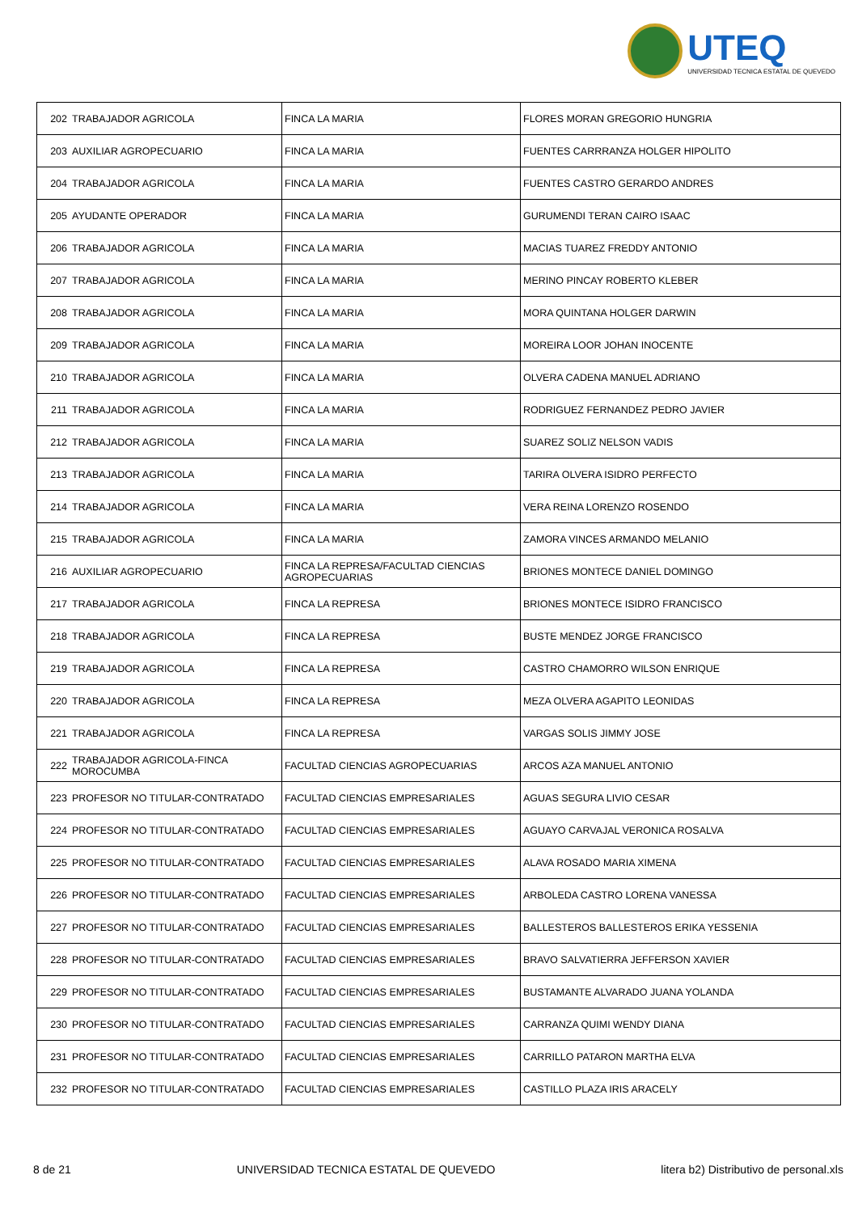UTEQ
UNIVERSIDAD TECNICA ESTATAL DE QUEVEDO
| 202 | TRABAJADOR AGRICOLA | FINCA LA MARIA | FLORES MORAN GREGORIO HUNGRIA |
| 203 | AUXILIAR AGROPECUARIO | FINCA LA MARIA | FUENTES CARRRANZA HOLGER HIPOLITO |
| 204 | TRABAJADOR AGRICOLA | FINCA LA MARIA | FUENTES CASTRO GERARDO ANDRES |
| 205 | AYUDANTE OPERADOR | FINCA LA MARIA | GURUMENDI TERAN CAIRO ISAAC |
| 206 | TRABAJADOR AGRICOLA | FINCA LA MARIA | MACIAS TUAREZ FREDDY ANTONIO |
| 207 | TRABAJADOR AGRICOLA | FINCA LA MARIA | MERINO PINCAY ROBERTO KLEBER |
| 208 | TRABAJADOR AGRICOLA | FINCA LA MARIA | MORA QUINTANA HOLGER DARWIN |
| 209 | TRABAJADOR AGRICOLA | FINCA LA MARIA | MOREIRA LOOR JOHAN INOCENTE |
| 210 | TRABAJADOR AGRICOLA | FINCA LA MARIA | OLVERA CADENA MANUEL ADRIANO |
| 211 | TRABAJADOR AGRICOLA | FINCA LA MARIA | RODRIGUEZ FERNANDEZ PEDRO JAVIER |
| 212 | TRABAJADOR AGRICOLA | FINCA LA MARIA | SUAREZ SOLIZ NELSON VADIS |
| 213 | TRABAJADOR AGRICOLA | FINCA LA MARIA | TARIRA OLVERA ISIDRO PERFECTO |
| 214 | TRABAJADOR AGRICOLA | FINCA LA MARIA | VERA REINA LORENZO ROSENDO |
| 215 | TRABAJADOR AGRICOLA | FINCA LA MARIA | ZAMORA VINCES ARMANDO MELANIO |
| 216 | AUXILIAR AGROPECUARIO | FINCA LA REPRESA/FACULTAD CIENCIAS AGROPECUARIAS | BRIONES MONTECE DANIEL DOMINGO |
| 217 | TRABAJADOR AGRICOLA | FINCA LA REPRESA | BRIONES MONTECE ISIDRO FRANCISCO |
| 218 | TRABAJADOR AGRICOLA | FINCA LA REPRESA | BUSTE MENDEZ JORGE FRANCISCO |
| 219 | TRABAJADOR AGRICOLA | FINCA LA REPRESA | CASTRO CHAMORRO WILSON ENRIQUE |
| 220 | TRABAJADOR AGRICOLA | FINCA LA REPRESA | MEZA OLVERA AGAPITO LEONIDAS |
| 221 | TRABAJADOR AGRICOLA | FINCA LA REPRESA | VARGAS SOLIS JIMMY JOSE |
| 222 | TRABAJADOR AGRICOLA-FINCA MOROCUMBA | FACULTAD CIENCIAS AGROPECUARIAS | ARCOS AZA MANUEL ANTONIO |
| 223 | PROFESOR NO TITULAR-CONTRATADO | FACULTAD CIENCIAS EMPRESARIALES | AGUAS SEGURA LIVIO CESAR |
| 224 | PROFESOR NO TITULAR-CONTRATADO | FACULTAD CIENCIAS EMPRESARIALES | AGUAYO CARVAJAL VERONICA ROSALVA |
| 225 | PROFESOR NO TITULAR-CONTRATADO | FACULTAD CIENCIAS EMPRESARIALES | ALAVA ROSADO MARIA XIMENA |
| 226 | PROFESOR NO TITULAR-CONTRATADO | FACULTAD CIENCIAS EMPRESARIALES | ARBOLEDA CASTRO LORENA VANESSA |
| 227 | PROFESOR NO TITULAR-CONTRATADO | FACULTAD CIENCIAS EMPRESARIALES | BALLESTEROS BALLESTEROS ERIKA YESSENIA |
| 228 | PROFESOR NO TITULAR-CONTRATADO | FACULTAD CIENCIAS EMPRESARIALES | BRAVO SALVATIERRA JEFFERSON XAVIER |
| 229 | PROFESOR NO TITULAR-CONTRATADO | FACULTAD CIENCIAS EMPRESARIALES | BUSTAMANTE ALVARADO JUANA YOLANDA |
| 230 | PROFESOR NO TITULAR-CONTRATADO | FACULTAD CIENCIAS EMPRESARIALES | CARRANZA QUIMI WENDY DIANA |
| 231 | PROFESOR NO TITULAR-CONTRATADO | FACULTAD CIENCIAS EMPRESARIALES | CARRILLO PATARON MARTHA ELVA |
| 232 | PROFESOR NO TITULAR-CONTRATADO | FACULTAD CIENCIAS EMPRESARIALES | CASTILLO PLAZA IRIS ARACELY |
8 de 21 UNIVERSIDAD TECNICA ESTATAL DE QUEVEDO litera b2) Distributivo de personal.xls